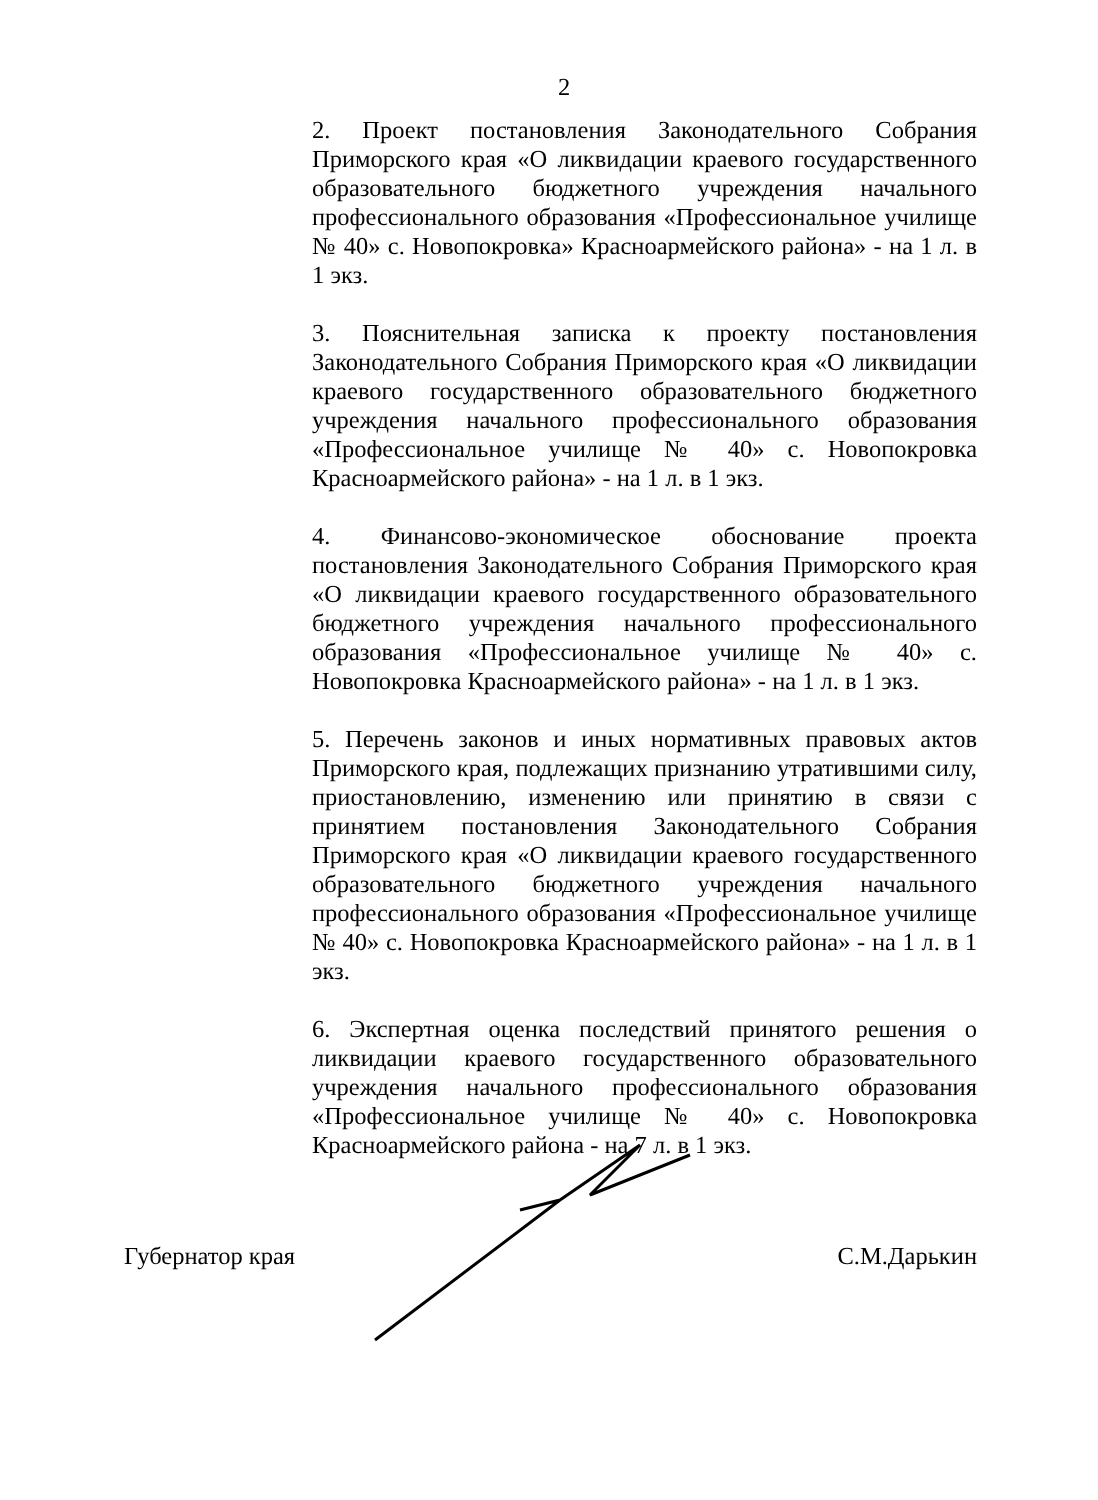2
2. Проект постановления Законодательного Собрания Приморского края «О ликвидации краевого государственного образовательного бюджетного учреждения начального профессионального образования «Профессиональное училище № 40» с. Новопокровка» Красноармейского района» - на 1 л. в 1 экз.
3. Пояснительная записка к проекту постановления Законодательного Собрания Приморского края «О ликвидации краевого государственного образовательного бюджетного учреждения начального профессионального образования «Профессиональное училище № 40» с. Новопокровка Красноармейского района» - на 1 л. в 1 экз.
4. Финансово-экономическое обоснование проекта постановления Законодательного Собрания Приморского края «О ликвидации краевого государственного образовательного бюджетного учреждения начального профессионального образования «Профессиональное училище № 40» с. Новопокровка Красноармейского района» - на 1 л. в 1 экз.
5. Перечень законов и иных нормативных правовых актов Приморского края, подлежащих признанию утратившими силу, приостановлению, изменению или принятию в связи с принятием постановления Законодательного Собрания Приморского края «О ликвидации краевого государственного образовательного бюджетного учреждения начального профессионального образования «Профессиональное училище № 40» с. Новопокровка Красноармейского района» - на 1 л. в 1 экз.
6. Экспертная оценка последствий принятого решения о ликвидации краевого государственного образовательного учреждения начального профессионального образования «Профессиональное училище № 40» с. Новопокровка Красноармейского района - на 7 л. в 1 экз.
Губернатор края С.М.Дарькин